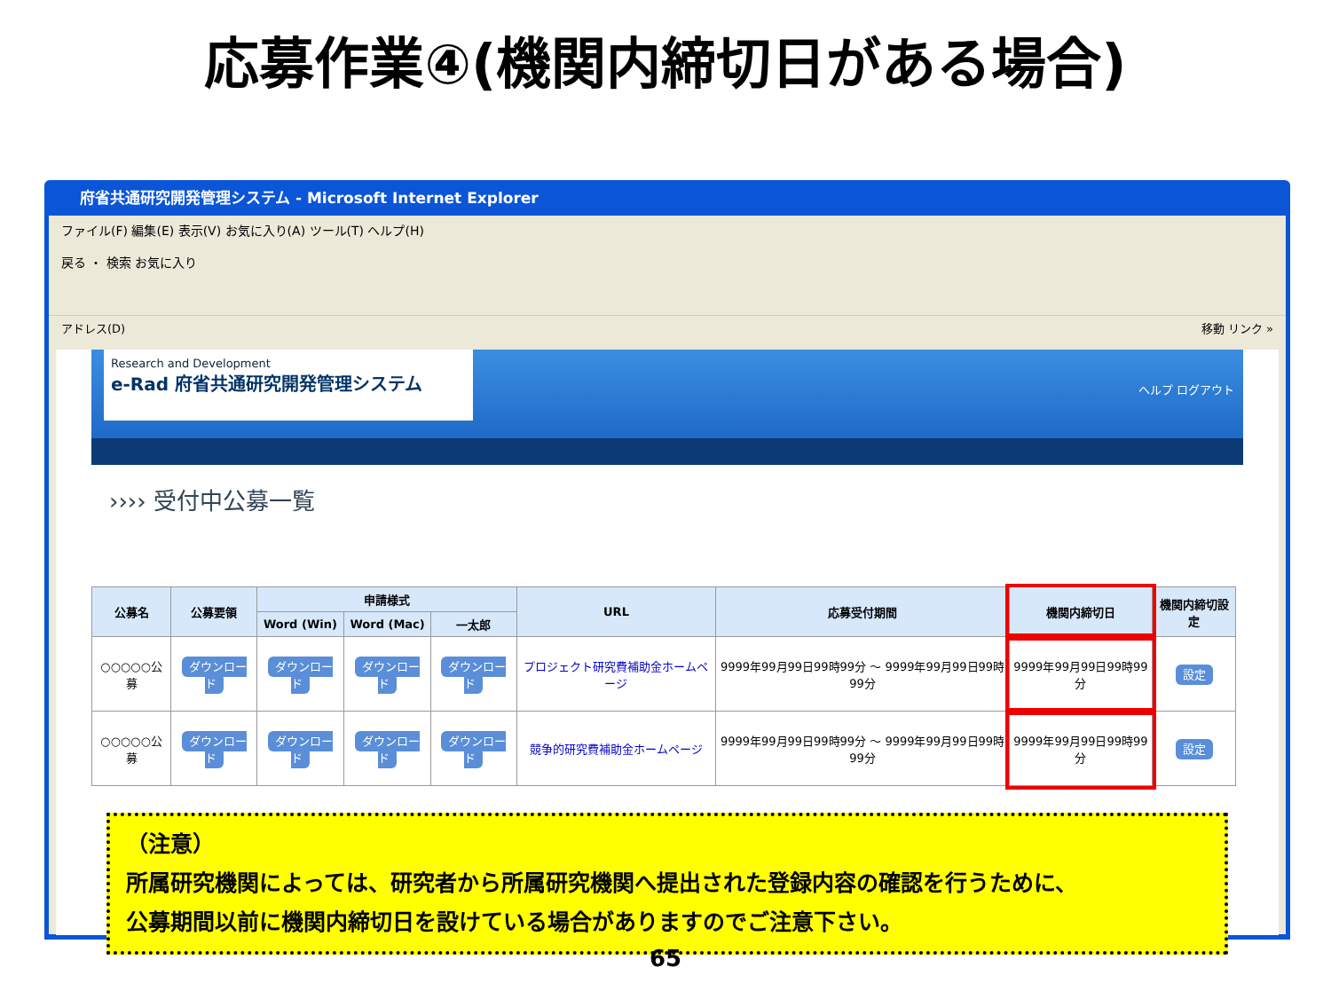応募作業④(機関内締切日がある場合)
府省共通研究開発管理システム - Microsoft Internet Explorer
ファイル(F) 編集(E) 表示(V) お気に入り(A) ツール(T) ヘルプ(H)
戻る ・ 検索 お気に入り
アドレス(D) 移動 リンク »
Research and Development
e-Rad 府省共通研究開発管理システム
ヘルプ ログアウト
›››› 受付中公募一覧
| 公募名 | 公募要領 | 申請様式 | | | URL | 応募受付期間 | 機関内締切日 | 機関内締切設定 |
| --- | --- | --- | --- | --- | --- | --- | --- | --- |
| | | Word (Win) | Word (Mac) | 一太郎 | | | | |
| ○○○○○公募 | ダウンロード | ダウンロード | ダウンロード | ダウンロード | プロジェクト研究費補助金ホームページ | 9999年99月99日99時99分 ～ 9999年99月99日99時99分 | 9999年99月99日99時99分 | 設定 |
| ○○○○○公募 | ダウンロード | ダウンロード | ダウンロード | ダウンロード | 競争的研究費補助金ホームページ | 9999年99月99日99時99分 ～ 9999年99月99日99時99分 | 9999年99月99日99時99分 | 設定 |
（注意）
所属研究機関によっては、研究者から所属研究機関へ提出された登録内容の確認を行うために、
公募期間以前に機関内締切日を設けている場合がありますのでご注意下さい。
65